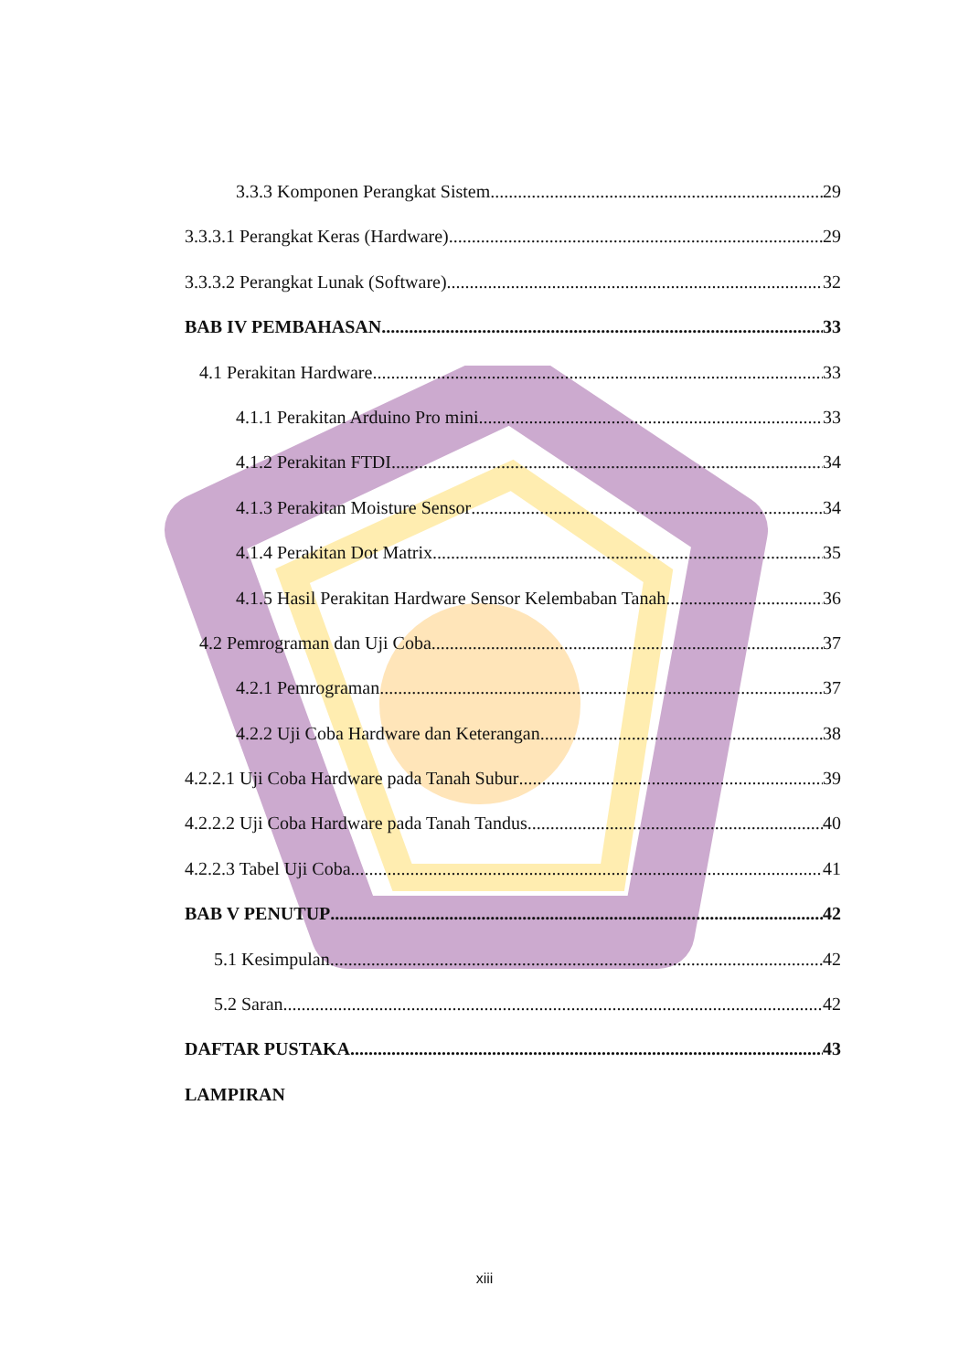3.3.3 Komponen Perangkat Sistem 29
3.3.3.1 Perangkat Keras (Hardware) 29
3.3.3.2 Perangkat Lunak (Software) 32
BAB IV PEMBAHASAN 33
4.1 Perakitan Hardware 33
4.1.1 Perakitan Arduino Pro mini 33
4.1.2 Perakitan FTDI 34
4.1.3 Perakitan Moisture Sensor 34
4.1.4 Perakitan Dot Matrix 35
4.1.5 Hasil Perakitan Hardware Sensor Kelembaban Tanah 36
4.2 Pemrograman dan Uji Coba 37
4.2.1 Pemrograman 37
4.2.2 Uji Coba Hardware dan Keterangan 38
4.2.2.1 Uji Coba Hardware pada Tanah Subur 39
4.2.2.2 Uji Coba Hardware pada Tanah Tandus 40
4.2.2.3 Tabel Uji Coba 41
BAB V PENUTUP 42
5.1 Kesimpulan 42
5.2 Saran 42
DAFTAR PUSTAKA 43
LAMPIRAN
xiii